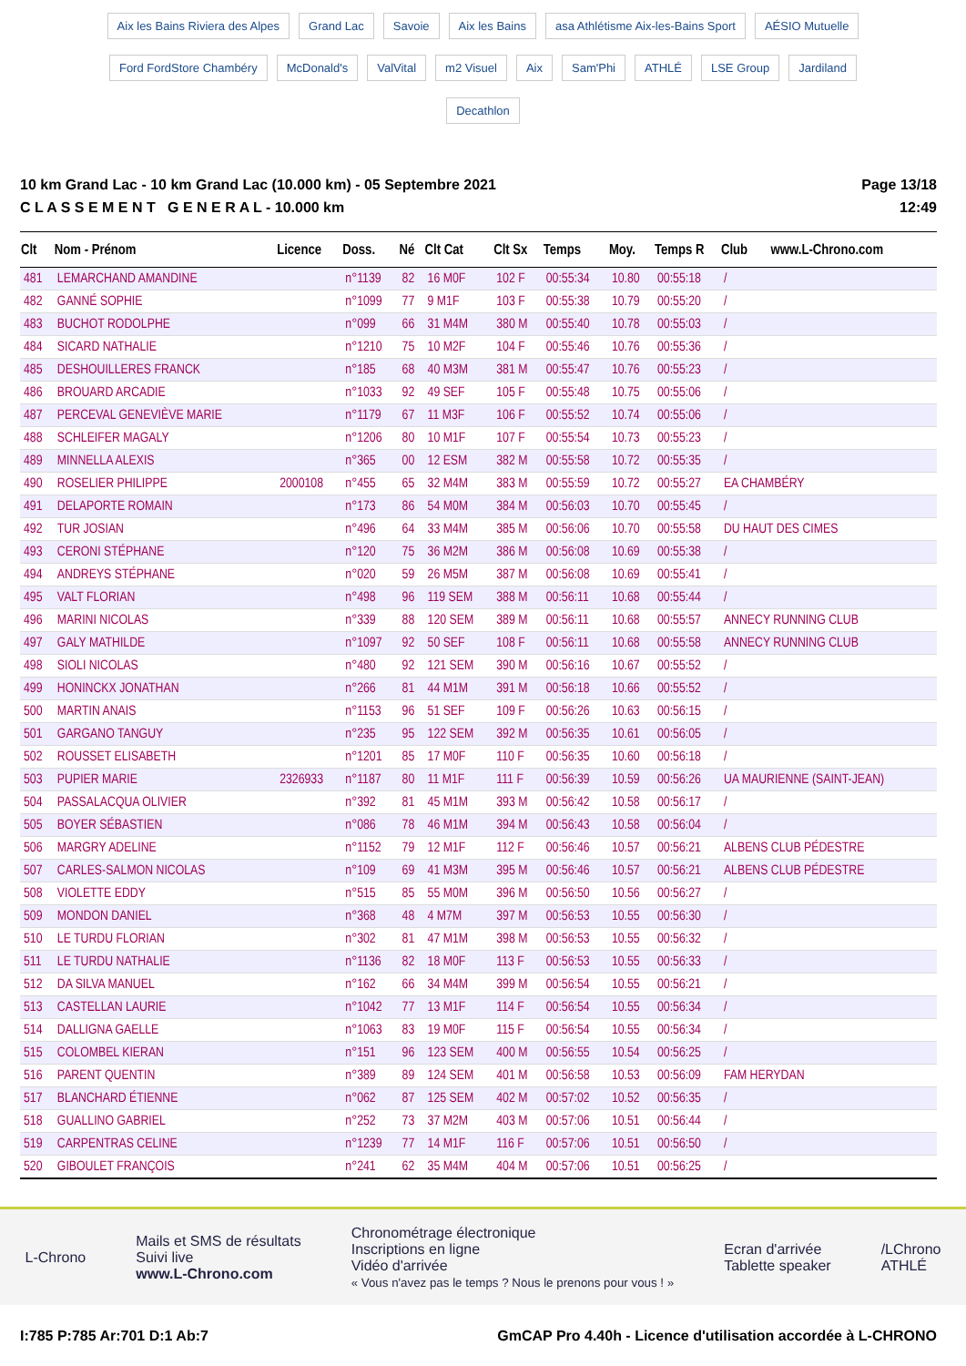Aix les Bains Riviera des Alpes Grand Lac Savoie Aix les Bains asa Athlétisme Aix-les-Bains Sport AÉSIO Mutuelle Ford FordStore Chambéry McDonald's ValVital m2 Visuel Aix Sam'Phi ATHLÉ LSE Group Jardiland Decathlon
10 km Grand Lac - 10 km Grand Lac (10.000 km) - 05 Septembre 2021
C L A S S E M E N T G E N E R A L - 10.000 km
Page 13/18
12:49
| Clt | Nom - Prénom | Licence | Doss. | Né | Clt Cat | Clt Sx | Temps | Moy. | Temps R | Club www.L-Chrono.com |
| --- | --- | --- | --- | --- | --- | --- | --- | --- | --- | --- |
| 481 | LEMARCHAND AMANDINE | | n°1139 | 82 | 16 M0F | 102 F | 00:55:34 | 10.80 | 00:55:18 | / |
| 482 | GANNÉ SOPHIE | | n°1099 | 77 | 9 M1F | 103 F | 00:55:38 | 10.79 | 00:55:20 | / |
| 483 | BUCHOT RODOLPHE | | n°099 | 66 | 31 M4M | 380 M | 00:55:40 | 10.78 | 00:55:03 | / |
| 484 | SICARD NATHALIE | | n°1210 | 75 | 10 M2F | 104 F | 00:55:46 | 10.76 | 00:55:36 | / |
| 485 | DESHOUILLERES FRANCK | | n°185 | 68 | 40 M3M | 381 M | 00:55:47 | 10.76 | 00:55:23 | / |
| 486 | BROUARD ARCADIE | | n°1033 | 92 | 49 SEF | 105 F | 00:55:48 | 10.75 | 00:55:06 | / |
| 487 | PERCEVAL GENEVIÈVE MARIE | | n°1179 | 67 | 11 M3F | 106 F | 00:55:52 | 10.74 | 00:55:06 | / |
| 488 | SCHLEIFER MAGALY | | n°1206 | 80 | 10 M1F | 107 F | 00:55:54 | 10.73 | 00:55:23 | / |
| 489 | MINNELLA ALEXIS | | n°365 | 00 | 12 ESM | 382 M | 00:55:58 | 10.72 | 00:55:35 | / |
| 490 | ROSELIER PHILIPPE | 2000108 | n°455 | 65 | 32 M4M | 383 M | 00:55:59 | 10.72 | 00:55:27 | EA CHAMBÉRY |
| 491 | DELAPORTE ROMAIN | | n°173 | 86 | 54 M0M | 384 M | 00:56:03 | 10.70 | 00:55:45 | / |
| 492 | TUR JOSIAN | | n°496 | 64 | 33 M4M | 385 M | 00:56:06 | 10.70 | 00:55:58 | DU HAUT DES CIMES |
| 493 | CERONI STÉPHANE | | n°120 | 75 | 36 M2M | 386 M | 00:56:08 | 10.69 | 00:55:38 | / |
| 494 | ANDREYS STÉPHANE | | n°020 | 59 | 26 M5M | 387 M | 00:56:08 | 10.69 | 00:55:41 | / |
| 495 | VALT FLORIAN | | n°498 | 96 | 119 SEM | 388 M | 00:56:11 | 10.68 | 00:55:44 | / |
| 496 | MARINI NICOLAS | | n°339 | 88 | 120 SEM | 389 M | 00:56:11 | 10.68 | 00:55:57 | ANNECY RUNNING CLUB |
| 497 | GALY MATHILDE | | n°1097 | 92 | 50 SEF | 108 F | 00:56:11 | 10.68 | 00:55:58 | ANNECY RUNNING CLUB |
| 498 | SIOLI NICOLAS | | n°480 | 92 | 121 SEM | 390 M | 00:56:16 | 10.67 | 00:55:52 | / |
| 499 | HONINCKX JONATHAN | | n°266 | 81 | 44 M1M | 391 M | 00:56:18 | 10.66 | 00:55:52 | / |
| 500 | MARTIN ANAIS | | n°1153 | 96 | 51 SEF | 109 F | 00:56:26 | 10.63 | 00:56:15 | / |
| 501 | GARGANO TANGUY | | n°235 | 95 | 122 SEM | 392 M | 00:56:35 | 10.61 | 00:56:05 | / |
| 502 | ROUSSET ELISABETH | | n°1201 | 85 | 17 M0F | 110 F | 00:56:35 | 10.60 | 00:56:18 | / |
| 503 | PUPIER MARIE | 2326933 | n°1187 | 80 | 11 M1F | 111 F | 00:56:39 | 10.59 | 00:56:26 | UA MAURIENNE (SAINT-JEAN) |
| 504 | PASSALACQUA OLIVIER | | n°392 | 81 | 45 M1M | 393 M | 00:56:42 | 10.58 | 00:56:17 | / |
| 505 | BOYER SÉBASTIEN | | n°086 | 78 | 46 M1M | 394 M | 00:56:43 | 10.58 | 00:56:04 | / |
| 506 | MARGRY ADELINE | | n°1152 | 79 | 12 M1F | 112 F | 00:56:46 | 10.57 | 00:56:21 | ALBENS CLUB PÉDESTRE |
| 507 | CARLES-SALMON NICOLAS | | n°109 | 69 | 41 M3M | 395 M | 00:56:46 | 10.57 | 00:56:21 | ALBENS CLUB PÉDESTRE |
| 508 | VIOLETTE EDDY | | n°515 | 85 | 55 M0M | 396 M | 00:56:50 | 10.56 | 00:56:27 | / |
| 509 | MONDON DANIEL | | n°368 | 48 | 4 M7M | 397 M | 00:56:53 | 10.55 | 00:56:30 | / |
| 510 | LE TURDU FLORIAN | | n°302 | 81 | 47 M1M | 398 M | 00:56:53 | 10.55 | 00:56:32 | / |
| 511 | LE TURDU NATHALIE | | n°1136 | 82 | 18 M0F | 113 F | 00:56:53 | 10.55 | 00:56:33 | / |
| 512 | DA SILVA MANUEL | | n°162 | 66 | 34 M4M | 399 M | 00:56:54 | 10.55 | 00:56:21 | / |
| 513 | CASTELLAN LAURIE | | n°1042 | 77 | 13 M1F | 114 F | 00:56:54 | 10.55 | 00:56:34 | / |
| 514 | DALLIGNA GAELLE | | n°1063 | 83 | 19 M0F | 115 F | 00:56:54 | 10.55 | 00:56:34 | / |
| 515 | COLOMBEL KIERAN | | n°151 | 96 | 123 SEM | 400 M | 00:56:55 | 10.54 | 00:56:25 | / |
| 516 | PARENT QUENTIN | | n°389 | 89 | 124 SEM | 401 M | 00:56:58 | 10.53 | 00:56:09 | FAM HERYDAN |
| 517 | BLANCHARD ÉTIENNE | | n°062 | 87 | 125 SEM | 402 M | 00:57:02 | 10.52 | 00:56:35 | / |
| 518 | GUALLINO GABRIEL | | n°252 | 73 | 37 M2M | 403 M | 00:57:06 | 10.51 | 00:56:44 | / |
| 519 | CARPENTRAS CELINE | | n°1239 | 77 | 14 M1F | 116 F | 00:57:06 | 10.51 | 00:56:50 | / |
| 520 | GIBOULET FRANÇOIS | | n°241 | 62 | 35 M4M | 404 M | 00:57:06 | 10.51 | 00:56:25 | / |
L-Chrono
Mails et SMS de résultats
Suivi live
www.L-Chrono.com
Chronométrage électronique
Inscriptions en ligne
Vidéo d'arrivée
« Vous n'avez pas le temps ? Nous le prenons pour vous ! »
Ecran d'arrivée
Tablette speaker
/LChrono
ATHLÉ
I:785 P:785 Ar:701 D:1 Ab:7 GmCAP Pro 4.40h - Licence d'utilisation accordée à L-CHRONO